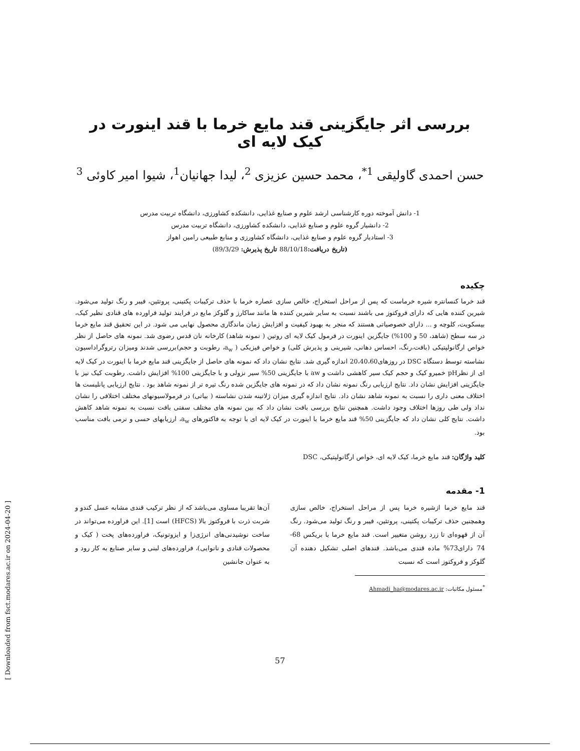بررسی اثر جایگزینی قند مایع خرما با قند اینورت در کیک لایه ای
حسن احمدی گاولیقی <sup>1*</sup>، محمد حسین عزیزی <sup>2</sup>، لیدا جهانیان<sup>1</sup>، شیوا امیر کاوئی <sup>3</sup>
1- دانش آموخته دوره کارشناسی ارشد علوم و صنایع غذایی، دانشکده کشاورزی، دانشگاه تربیت مدرس
2- دانشیار گروه علوم و صنایع غذایی، دانشکده کشاورزی، دانشگاه تربیت مدرس
3- استادیار گروه علوم و صنایع غذایی، دانشگاه کشاورزی و منابع طبیعی رامین اهواز
(تاریخ دریافت: 88/10/18 تاریخ پذیرش: 89/3/29)
چکیده
قند خرما کنسانتره شیره خرماست که پس از مراحل استخراج، خالص سازی عصاره خرما با حذف ترکیبات پکتینی، پروتئین، فیبر و رنگ تولید می‌شود. شیرین کننده هایی که دارای فروکتوز می باشند نسبت به سایر شیرین کننده ها مانند ساکارز و گلوکز مایع در فرایند تولید فراورده های قنادی نظیر کیک، بیسکویت، کلوچه و ... دارای خصوصیاتی هستند که منجر به بهبود کیفیت و افزایش زمان ماندگاری محصول نهایی می شود. در این تحقیق قند مایع خرما در سه سطح (شاهد، 50 و 100%) جایگزین اینورت در فرمول کیک لایه ای روتین ( نمونه شاهد) کارخانه نان قدس رضوی شد. نمونه های حاصل از نظر خواص ارگانولپتیکی (بافت،رنگ، احساس دهانی، شیرینی و پذیرش کلی) و خواص فیزیکی ( a<sub>w</sub>، رطوبت و حجم)بررسی شدند ومیزان رتروگراداسیون نشاسته توسط دستگاه DSC در روزهای20،40،60 اندازه گیری شد. نتایج نشان داد که نمونه های حاصل از جایگزینی قند مایع خرما با اینورت در کیک لایه ای از نظرpH خمیرو کیک و حجم کیک سیر کاهشی داشت و aw با جایگزینی 50% سیر نزولی و با جایگزینی 100% افزایش داشت. رطوبت کیک نیز با جایگزینی افزایش نشان داد. نتایج ارزیابی رنگ نمونه نشان داد که در نمونه های جایگزین شده رنگ تیره تر از نمونه شاهد بود . نتایج ارزیابی پانلیست ها اختلاف معنی داری را نسبت به نمونه شاهد نشان داد. نتایج اندازه گیری میزان ژلاتینه شدن نشاسته ( بیاتی) در فرمولاسیونهای مختلف اختلافی را نشان نداد ولی طی روزها اختلاف وجود داشت. همچنین نتایج بررسی بافت نشان داد که بین نمونه های مختلف سفتی بافت نسبت به نمونه شاهد کاهش داشت. نتایج کلی نشان داد که جایگزینی 50% قند مایع خرما با اینورت در کیک لایه ای با توجه به فاکتورهای a<sub>w</sub>، ارزیابهای حسی و نرمی بافت مناسب بود.
کلید واژگان: قند مایع خرما، کیک لایه ای، خواص ارگانولپتیکی، DSC
1- مقدمه
قند مایع خرما ازشیره خرما پس از مراحل استخراج، خالص سازی وهمچنین حذف ترکیبات پکتینی، پروتئین، فیبر و رنگ تولید می‌شود. رنگ آن از قهوه‌ای تا زرد روشن متغییر است. قند مایع خرما با بریکس 68-74 دارای73% ماده قندی می‌باشد. قندهای اصلی تشکیل دهنده آن گلوکز و فروکتوز است که نسبت
<sup>*</sup> مسئول مکاتبات: Ahmadi_ha@modares.ac.ir
آن‌ها تقریبا مساوی می‌باشد که از نظر ترکیب قندی مشابه عسل کندو و شربت ذرت با فروکتوز بالا (HFCS) است [1]. این فراورده می‌تواند در ساخت نوشیدنی‌های انرژی‌زا و ایزوتونیک، فراورده‌های پخت ( کیک و محصولات قنادی و نانوایی)، فراورده‌های لبنی و سایر صنایع به کار رود و به عنوان جانشین
57
[ Downloaded from fsct.modares.ac.ir on 2024-04-20 ]